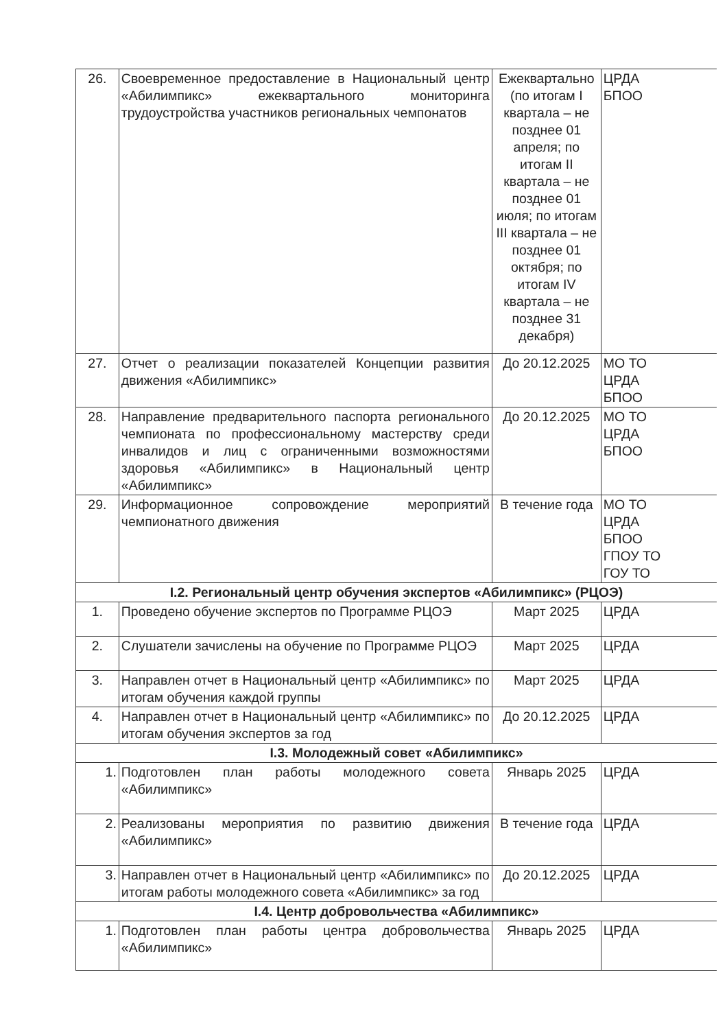| 26. | Своевременное предоставление в Национальный центр «Абилимпикс» ежеквартального мониторинга трудоустройства участников региональных чемпонатов | Ежеквартально (по итогам I квартала – не позднее 01 апреля; по итогам II квартала – не позднее 01 июля; по итогам III квартала – не позднее 01 октября; по итогам IV квартала – не позднее 31 декабря) | ЦРДА БПОО |
| 27. | Отчет о реализации показателей Концепции развития движения «Абилимпикс» | До 20.12.2025 | МО ТО ЦРДА БПОО |
| 28. | Направление предварительного паспорта регионального чемпионата по профессиональному мастерству среди инвалидов и лиц с ограниченными возможностями здоровья «Абилимпикс» в Национальный центр «Абилимпикс» | До 20.12.2025 | МО ТО ЦРДА БПОО |
| 29. | Информационное сопровождение мероприятий чемпионатного движения | В течение года | МО ТО ЦРДА БПОО ГПОУ ТО ГОУ ТО |
| I.2. Региональный центр обучения экспертов «Абилимпикс» (РЦОЭ) | | | |
| 1. | Проведено обучение экспертов по Программе РЦОЭ | Март 2025 | ЦРДА |
| 2. | Слушатели зачислены на обучение по Программе РЦОЭ | Март 2025 | ЦРДА |
| 3. | Направлен отчет в Национальный центр «Абилимпикс» по итогам обучения каждой группы | Март 2025 | ЦРДА |
| 4. | Направлен отчет в Национальный центр «Абилимпикс» по итогам обучения экспертов за год | До 20.12.2025 | ЦРДА |
| I.3. Молодежный совет «Абилимпикс» | | | |
| 1. | Подготовлен план работы молодежного совета «Абилимпикс» | Январь 2025 | ЦРДА |
| 2. | Реализованы мероприятия по развитию движения «Абилимпикс» | В течение года | ЦРДА |
| 3. | Направлен отчет в Национальный центр «Абилимпикс» по итогам работы молодежного совета «Абилимпикс» за год | До 20.12.2025 | ЦРДА |
| I.4. Центр добровольчества «Абилимпикс» | | | |
| 1. | Подготовлен план работы центра добровольчества «Абилимпикс» | Январь 2025 | ЦРДА |